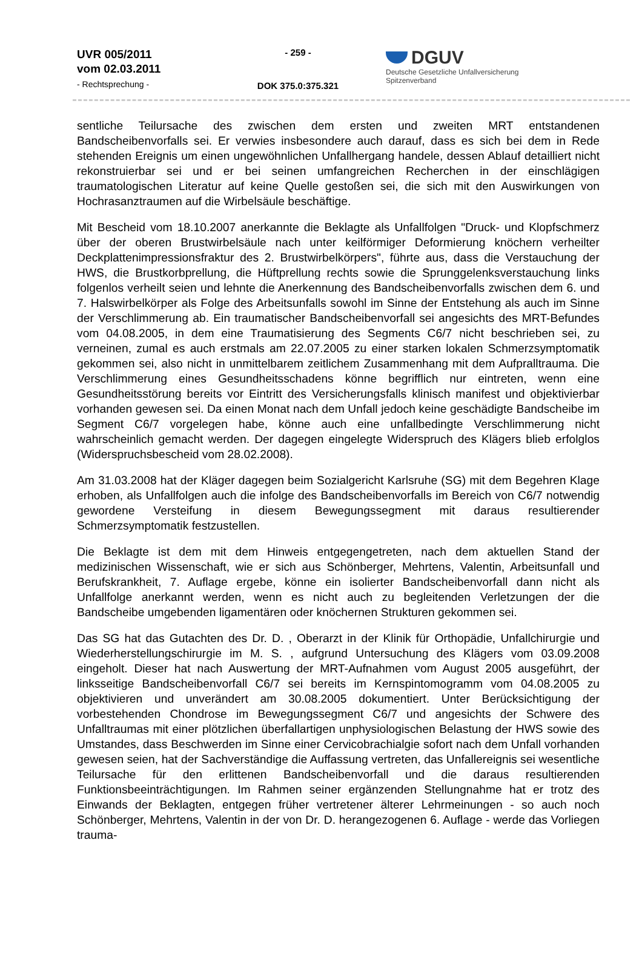UVR 005/2011
vom 02.03.2011
- Rechtsprechung -
- 259 -
DOK 375.0:375.321
DGUV
Deutsche Gesetzliche Unfallversicherung
Spitzenverband
sentliche Teilursache des zwischen dem ersten und zweiten MRT entstandenen Bandscheibenvorfalls sei. Er verwies insbesondere auch darauf, dass es sich bei dem in Rede stehenden Ereignis um einen ungewöhnlichen Unfallhergang handele, dessen Ablauf detailliert nicht rekonstruierbar sei und er bei seinen umfangreichen Recherchen in der einschlägigen traumatologischen Literatur auf keine Quelle gestoßen sei, die sich mit den Auswirkungen von Hochrasanztraumen auf die Wirbelsäule beschäftige.
Mit Bescheid vom 18.10.2007 anerkannte die Beklagte als Unfallfolgen "Druck- und Klopfschmerz über der oberen Brustwirbelsäule nach unter keilförmiger Deformierung knöchern verheilter Deckplattenimpressionsfraktur des 2. Brustwirbelkörpers", führte aus, dass die Verstauchung der HWS, die Brustkorbprellung, die Hüftprellung rechts sowie die Sprunggelenksverstauchung links folgenlos verheilt seien und lehnte die Anerkennung des Bandscheibenvorfalls zwischen dem 6. und 7. Halswirbelkörper als Folge des Arbeitsunfalls sowohl im Sinne der Entstehung als auch im Sinne der Verschlimmerung ab. Ein traumatischer Bandscheibenvorfall sei angesichts des MRT-Befundes vom 04.08.2005, in dem eine Traumatisierung des Segments C6/7 nicht beschrieben sei, zu verneinen, zumal es auch erstmals am 22.07.2005 zu einer starken lokalen Schmerzsymptomatik gekommen sei, also nicht in unmittelbarem zeitlichem Zusammenhang mit dem Aufpralltrauma. Die Verschlimmerung eines Gesundheitsschadens könne begrifflich nur eintreten, wenn eine Gesundheitsstörung bereits vor Eintritt des Versicherungsfalls klinisch manifest und objektivierbar vorhanden gewesen sei. Da einen Monat nach dem Unfall jedoch keine geschädigte Bandscheibe im Segment C6/7 vorgelegen habe, könne auch eine unfallbedingte Verschlimmerung nicht wahrscheinlich gemacht werden. Der dagegen eingelegte Widerspruch des Klägers blieb erfolglos (Widerspruchsbescheid vom 28.02.2008).
Am 31.03.2008 hat der Kläger dagegen beim Sozialgericht Karlsruhe (SG) mit dem Begehren Klage erhoben, als Unfallfolgen auch die infolge des Bandscheibenvorfalls im Bereich von C6/7 notwendig gewordene Versteifung in diesem Bewegungssegment mit daraus resultierender Schmerzsymptomatik festzustellen.
Die Beklagte ist dem mit dem Hinweis entgegengetreten, nach dem aktuellen Stand der medizinischen Wissenschaft, wie er sich aus Schönberger, Mehrtens, Valentin, Arbeitsunfall und Berufskrankheit, 7. Auflage ergebe, könne ein isolierter Bandscheibenvorfall dann nicht als Unfallfolge anerkannt werden, wenn es nicht auch zu begleitenden Verletzungen der die Bandscheibe umgebenden ligamentären oder knöchernen Strukturen gekommen sei.
Das SG hat das Gutachten des Dr. D. , Oberarzt in der Klinik für Orthopädie, Unfallchirurgie und Wiederherstellungschirurgie im M. S. , aufgrund Untersuchung des Klägers vom 03.09.2008 eingeholt. Dieser hat nach Auswertung der MRT-Aufnahmen vom August 2005 ausgeführt, der linksseitige Bandscheibenvorfall C6/7 sei bereits im Kernspintomogramm vom 04.08.2005 zu objektivieren und unverändert am 30.08.2005 dokumentiert. Unter Berücksichtigung der vorbestehenden Chondrose im Bewegungssegment C6/7 und angesichts der Schwere des Unfalltraumas mit einer plötzlichen überfallartigen unphysiologischen Belastung der HWS sowie des Umstandes, dass Beschwerden im Sinne einer Cervicobrachialgie sofort nach dem Unfall vorhanden gewesen seien, hat der Sachverständige die Auffassung vertreten, das Unfallereignis sei wesentliche Teilursache für den erlittenen Bandscheibenvorfall und die daraus resultierenden Funktionsbeeinträchtigungen. Im Rahmen seiner ergänzenden Stellungnahme hat er trotz des Einwands der Beklagten, entgegen früher vertretener älterer Lehrmeinungen - so auch noch Schönberger, Mehrtens, Valentin in der von Dr. D. herangezogenen 6. Auflage - werde das Vorliegen trauma-